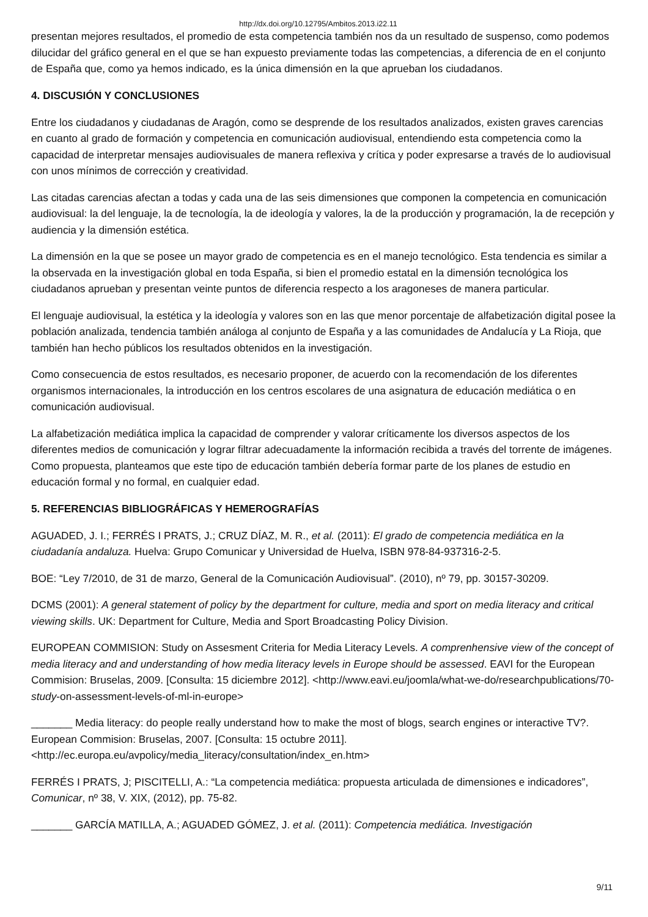http://dx.doi.org/10.12795/Ambitos.2013.i22.11
presentan mejores resultados, el promedio de esta competencia también nos da un resultado de suspenso, como podemos dilucidar del gráfico general en el que se han expuesto previamente todas las competencias, a diferencia de en el conjunto de España que, como ya hemos indicado, es la única dimensión en la que aprueban los ciudadanos.
4. DISCUSIÓN Y CONCLUSIONES
Entre los ciudadanos y ciudadanas de Aragón, como se desprende de los resultados analizados, existen graves carencias en cuanto al grado de formación y competencia en comunicación audiovisual, entendiendo esta competencia como la capacidad de interpretar mensajes audiovisuales de manera reflexiva y crítica y poder expresarse a través de lo audiovisual con unos mínimos de corrección y creatividad.
Las citadas carencias afectan a todas y cada una de las seis dimensiones que componen la competencia en comunicación audiovisual: la del lenguaje, la de tecnología, la de ideología y valores, la de la producción y programación, la de recepción y audiencia y la dimensión estética.
La dimensión en la que se posee un mayor grado de competencia es en el manejo tecnológico. Esta tendencia es similar a la observada en la investigación global en toda España, si bien el promedio estatal en la dimensión tecnológica los ciudadanos aprueban y presentan veinte puntos de diferencia respecto a los aragoneses de manera particular.
El lenguaje audiovisual, la estética y la ideología y valores son en las que menor porcentaje de alfabetización digital posee la población analizada, tendencia también análoga al conjunto de España y a las comunidades de Andalucía y La Rioja, que también han hecho públicos los resultados obtenidos en la investigación.
Como consecuencia de estos resultados, es necesario proponer, de acuerdo con la recomendación de los diferentes organismos internacionales, la introducción en los centros escolares de una asignatura de educación mediática o en comunicación audiovisual.
La alfabetización mediática implica la capacidad de comprender y valorar críticamente los diversos aspectos de los diferentes medios de comunicación y lograr filtrar adecuadamente la información recibida a través del torrente de imágenes. Como propuesta, planteamos que este tipo de educación también debería formar parte de los planes de estudio en educación formal y no formal, en cualquier edad.
5. REFERENCIAS BIBLIOGRÁFICAS Y HEMEROGRAFÍAS
AGUADED, J. I.; FERRÉS I PRATS, J.; CRUZ DÍAZ, M. R., et al. (2011): El grado de competencia mediática en la ciudadanía andaluza. Huelva: Grupo Comunicar y Universidad de Huelva, ISBN 978-84-937316-2-5.
BOE: “Ley 7/2010, de 31 de marzo, General de la Comunicación Audiovisual”. (2010), nº 79, pp. 30157-30209.
DCMS (2001): A general statement of policy by the department for culture, media and sport on media literacy and critical viewing skills. UK: Department for Culture, Media and Sport Broadcasting Policy Division.
EUROPEAN COMMISION: Study on Assesment Criteria for Media Literacy Levels. A comprenhensive view of the concept of media literacy and and understanding of how media literacy levels in Europe should be assessed. EAVI for the European Commision: Bruselas, 2009. [Consulta: 15 diciembre 2012]. <http://www.eavi.eu/joomla/what-we-do/researchpublications/70-study-on-assessment-levels-of-ml-in-europe>
_______ Media literacy: do people really understand how to make the most of blogs, search engines or interactive TV?. European Commision: Bruselas, 2007. [Consulta: 15 octubre 2011]. <http://ec.europa.eu/avpolicy/media_literacy/consultation/index_en.htm>
FERRÉS I PRATS, J; PISCITELLI, A.: “La competencia mediática: propuesta articulada de dimensiones e indicadores”, Comunicar, nº 38, V. XIX, (2012), pp. 75-82.
_______ GARCÍA MATILLA, A.; AGUADED GÓMEZ, J. et al. (2011): Competencia mediática. Investigación
9/11